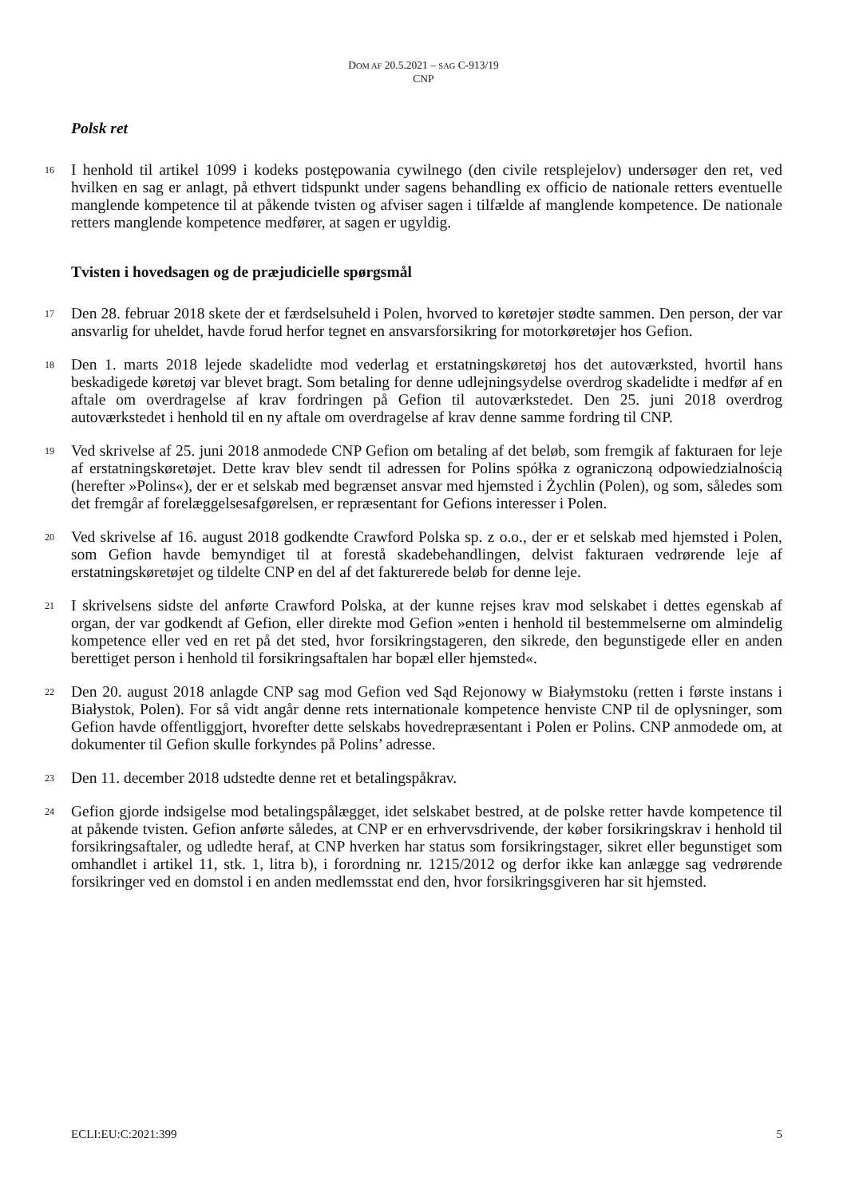DOM AF 20.5.2021 – SAG C-913/19
CNP
Polsk ret
16 I henhold til artikel 1099 i kodeks postępowania cywilnego (den civile retsplejelov) undersøger den ret, ved hvilken en sag er anlagt, på ethvert tidspunkt under sagens behandling ex officio de nationale retters eventuelle manglende kompetence til at påkende tvisten og afviser sagen i tilfælde af manglende kompetence. De nationale retters manglende kompetence medfører, at sagen er ugyldig.
Tvisten i hovedsagen og de præjudicielle spørgsmål
17 Den 28. februar 2018 skete der et færdselsuheld i Polen, hvorved to køretøjer stødte sammen. Den person, der var ansvarlig for uheldet, havde forud herfor tegnet en ansvarsforsikring for motorkøretøjer hos Gefion.
18 Den 1. marts 2018 lejede skadelidte mod vederlag et erstatningskøretøj hos det autoværksted, hvortil hans beskadigede køretøj var blevet bragt. Som betaling for denne udlejningsydelse overdrog skadelidte i medfør af en aftale om overdragelse af krav fordringen på Gefion til autoværkstedet. Den 25. juni 2018 overdrog autoværkstedet i henhold til en ny aftale om overdragelse af krav denne samme fordring til CNP.
19 Ved skrivelse af 25. juni 2018 anmodede CNP Gefion om betaling af det beløb, som fremgik af fakturaen for leje af erstatningskøretøjet. Dette krav blev sendt til adressen for Polins spółka z ograniczoną odpowiedzialnością (herefter »Polins«), der er et selskab med begrænset ansvar med hjemsted i Żychlin (Polen), og som, således som det fremgår af forelæggelsesafgørelsen, er repræsentant for Gefions interesser i Polen.
20 Ved skrivelse af 16. august 2018 godkendte Crawford Polska sp. z o.o., der er et selskab med hjemsted i Polen, som Gefion havde bemyndiget til at forestå skadebehandlingen, delvist fakturaen vedrørende leje af erstatningskøretøjet og tildelte CNP en del af det fakturerede beløb for denne leje.
21 I skrivelsens sidste del anførte Crawford Polska, at der kunne rejses krav mod selskabet i dettes egenskab af organ, der var godkendt af Gefion, eller direkte mod Gefion »enten i henhold til bestemmelserne om almindelig kompetence eller ved en ret på det sted, hvor forsikringstageren, den sikrede, den begunstigede eller en anden berettiget person i henhold til forsikringsaftalen har bopæl eller hjemsted«.
22 Den 20. august 2018 anlagde CNP sag mod Gefion ved Sąd Rejonowy w Białymstoku (retten i første instans i Białystok, Polen). For så vidt angår denne rets internationale kompetence henviste CNP til de oplysninger, som Gefion havde offentliggjort, hvorefter dette selskabs hovedrepræsentant i Polen er Polins. CNP anmodede om, at dokumenter til Gefion skulle forkyndes på Polins’ adresse.
23 Den 11. december 2018 udstedte denne ret et betalingspåkrav.
24 Gefion gjorde indsigelse mod betalingspålægget, idet selskabet bestred, at de polske retter havde kompetence til at påkende tvisten. Gefion anførte således, at CNP er en erhvervsdrivende, der køber forsikringskrav i henhold til forsikringsaftaler, og udledte heraf, at CNP hverken har status som forsikringstager, sikret eller begunstiget som omhandlet i artikel 11, stk. 1, litra b), i forordning nr. 1215/2012 og derfor ikke kan anlægge sag vedrørende forsikringer ved en domstol i en anden medlemsstat end den, hvor forsikringsgiveren har sit hjemsted.
ECLI:EU:C:2021:399 5